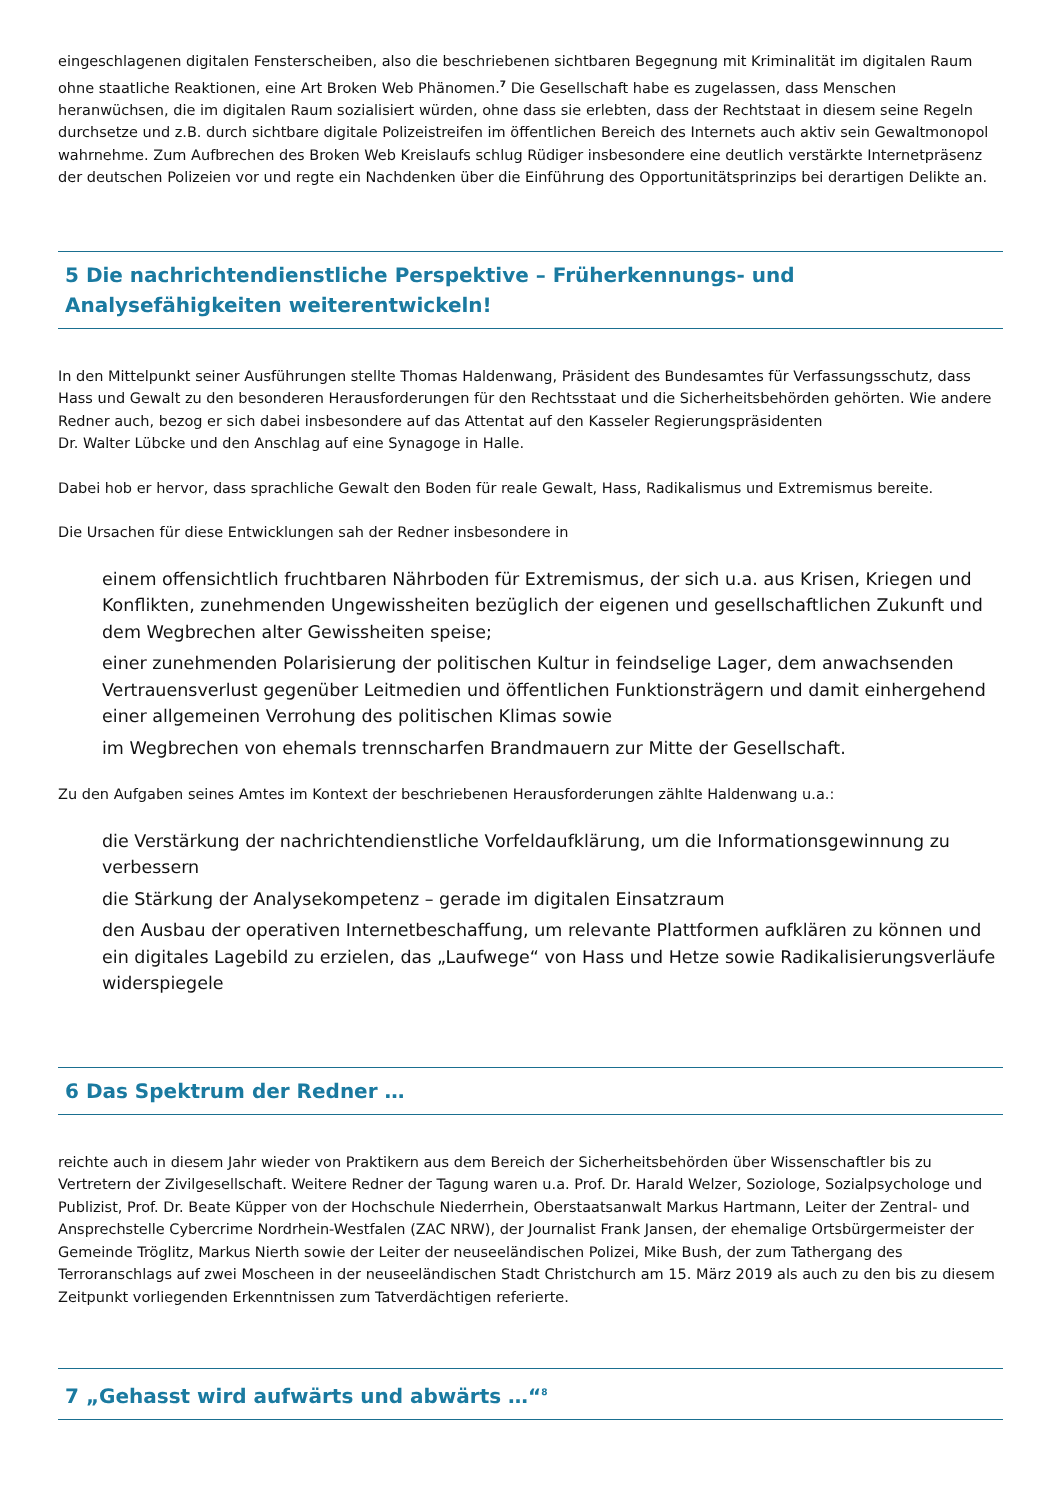eingeschlagenen digitalen Fensterscheiben, also die beschriebenen sichtbaren Begegnung mit Kriminalität im digitalen Raum ohne staatliche Reaktionen, eine Art Broken Web Phänomen.<sup>7</sup> Die Gesellschaft habe es zugelassen, dass Menschen heranwüchsen, die im digitalen Raum sozialisiert würden, ohne dass sie erlebten, dass der Rechtstaat in diesem seine Regeln durchsetze und z.B. durch sichtbare digitale Polizeistreifen im öffentlichen Bereich des Internets auch aktiv sein Gewaltmonopol wahrnehme. Zum Aufbrechen des Broken Web Kreislaufs schlug Rüdiger insbesondere eine deutlich verstärkte Internetpräsenz der deutschen Polizeien vor und regte ein Nachdenken über die Einführung des Opportunitätsprinzips bei derartigen Delikte an.
5 Die nachrichtendienstliche Perspektive – Früherkennungs- und Analysefähigkeiten weiterentwickeln!
In den Mittelpunkt seiner Ausführungen stellte Thomas Haldenwang, Präsident des Bundesamtes für Verfassungsschutz, dass Hass und Gewalt zu den besonderen Herausforderungen für den Rechtsstaat und die Sicherheitsbehörden gehörten. Wie andere Redner auch, bezog er sich dabei insbesondere auf das Attentat auf den Kasseler Regierungspräsidenten
Dr. Walter Lübcke und den Anschlag auf eine Synagoge in Halle.
Dabei hob er hervor, dass sprachliche Gewalt den Boden für reale Gewalt, Hass, Radikalismus und Extremismus bereite.
Die Ursachen für diese Entwicklungen sah der Redner insbesondere in
einem offensichtlich fruchtbaren Nährboden für Extremismus, der sich u.a. aus Krisen, Kriegen und Konflikten, zunehmenden Ungewissheiten bezüglich der eigenen und gesellschaftlichen Zukunft und dem Wegbrechen alter Gewissheiten speise;
einer zunehmenden Polarisierung der politischen Kultur in feindselige Lager, dem anwachsenden Vertrauensverlust gegenüber Leitmedien und öffentlichen Funktionsträgern und damit einhergehend einer allgemeinen Verrohung des politischen Klimas sowie
im Wegbrechen von ehemals trennscharfen Brandmauern zur Mitte der Gesellschaft.
Zu den Aufgaben seines Amtes im Kontext der beschriebenen Herausforderungen zählte Haldenwang u.a.:
die Verstärkung der nachrichtendienstliche Vorfeldaufklärung, um die Informationsgewinnung zu verbessern
die Stärkung der Analysekompetenz – gerade im digitalen Einsatzraum
den Ausbau der operativen Internetbeschaffung, um relevante Plattformen aufklären zu können und ein digitales Lagebild zu erzielen, das „Laufwege“ von Hass und Hetze sowie Radikalisierungsverläufe widerspiegele
6 Das Spektrum der Redner …
reichte auch in diesem Jahr wieder von Praktikern aus dem Bereich der Sicherheitsbehörden über Wissenschaftler bis zu Vertretern der Zivilgesellschaft. Weitere Redner der Tagung waren u.a. Prof. Dr. Harald Welzer, Soziologe, Sozialpsychologe und Publizist, Prof. Dr. Beate Küpper von der Hochschule Niederrhein, Oberstaatsanwalt Markus Hartmann, Leiter der Zentral- und Ansprechstelle Cybercrime Nordrhein-Westfalen (ZAC NRW), der Journalist Frank Jansen, der ehemalige Ortsbürgermeister der Gemeinde Tröglitz, Markus Nierth sowie der Leiter der neuseeländischen Polizei, Mike Bush, der zum Tathergang des Terroranschlags auf zwei Moscheen in der neuseeländischen Stadt Christchurch am 15. März 2019 als auch zu den bis zu diesem Zeitpunkt vorliegenden Erkenntnissen zum Tatverdächtigen referierte.
7 „Gehasst wird aufwärts und abwärts …“<sup>8</sup>